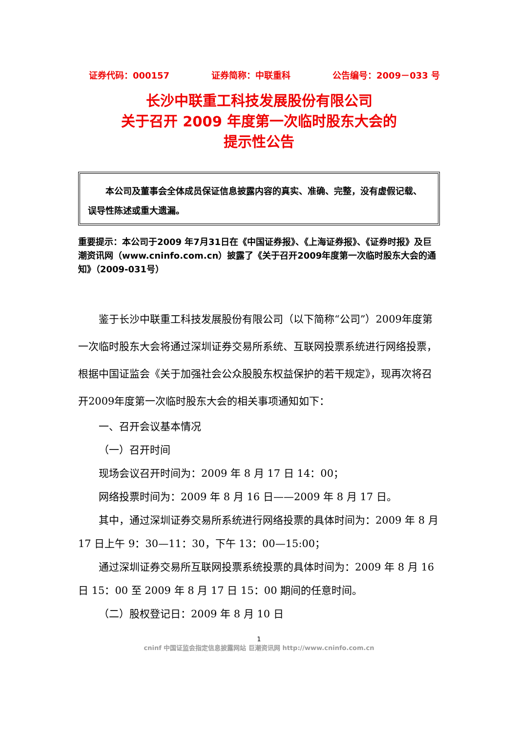证券代码：000157 证券简称：中联重科 公告编号：2009－033 号
长沙中联重工科技发展股份有限公司
关于召开 2009 年度第一次临时股东大会的
提示性公告
本公司及董事会全体成员保证信息披露内容的真实、准确、完整，没有虚假记载、误导性陈述或重大遗漏。
重要提示：本公司于2009 年7月31日在《中国证券报》、《上海证券报》、《证券时报》及巨潮资讯网（www.cninfo.com.cn）披露了《关于召开2009年度第一次临时股东大会的通知》（2009-031号）
鉴于长沙中联重工科技发展股份有限公司（以下简称“公司”）2009年度第一次临时股东大会将通过深圳证券交易所系统、互联网投票系统进行网络投票，根据中国证监会《关于加强社会公众股股东权益保护的若干规定》，现再次将召开2009年度第一次临时股东大会的相关事项通知如下：
一、召开会议基本情况
（一）召开时间
现场会议召开时间为：2009 年 8 月 17 日 14：00；
网络投票时间为：2009 年 8 月 16 日——2009 年 8 月 17 日。
其中，通过深圳证券交易所系统进行网络投票的具体时间为：2009 年 8 月 17 日上午 9：30—11：30，下午 13：00—15:00；
通过深圳证券交易所互联网投票系统投票的具体时间为：2009 年 8 月 16 日 15：00 至 2009 年 8 月 17 日 15：00 期间的任意时间。
（二）股权登记日：2009 年 8 月 10 日
1
cninf 中国证监会指定信息披露网站 巨潮资讯网 http://www.cninfo.com.cn